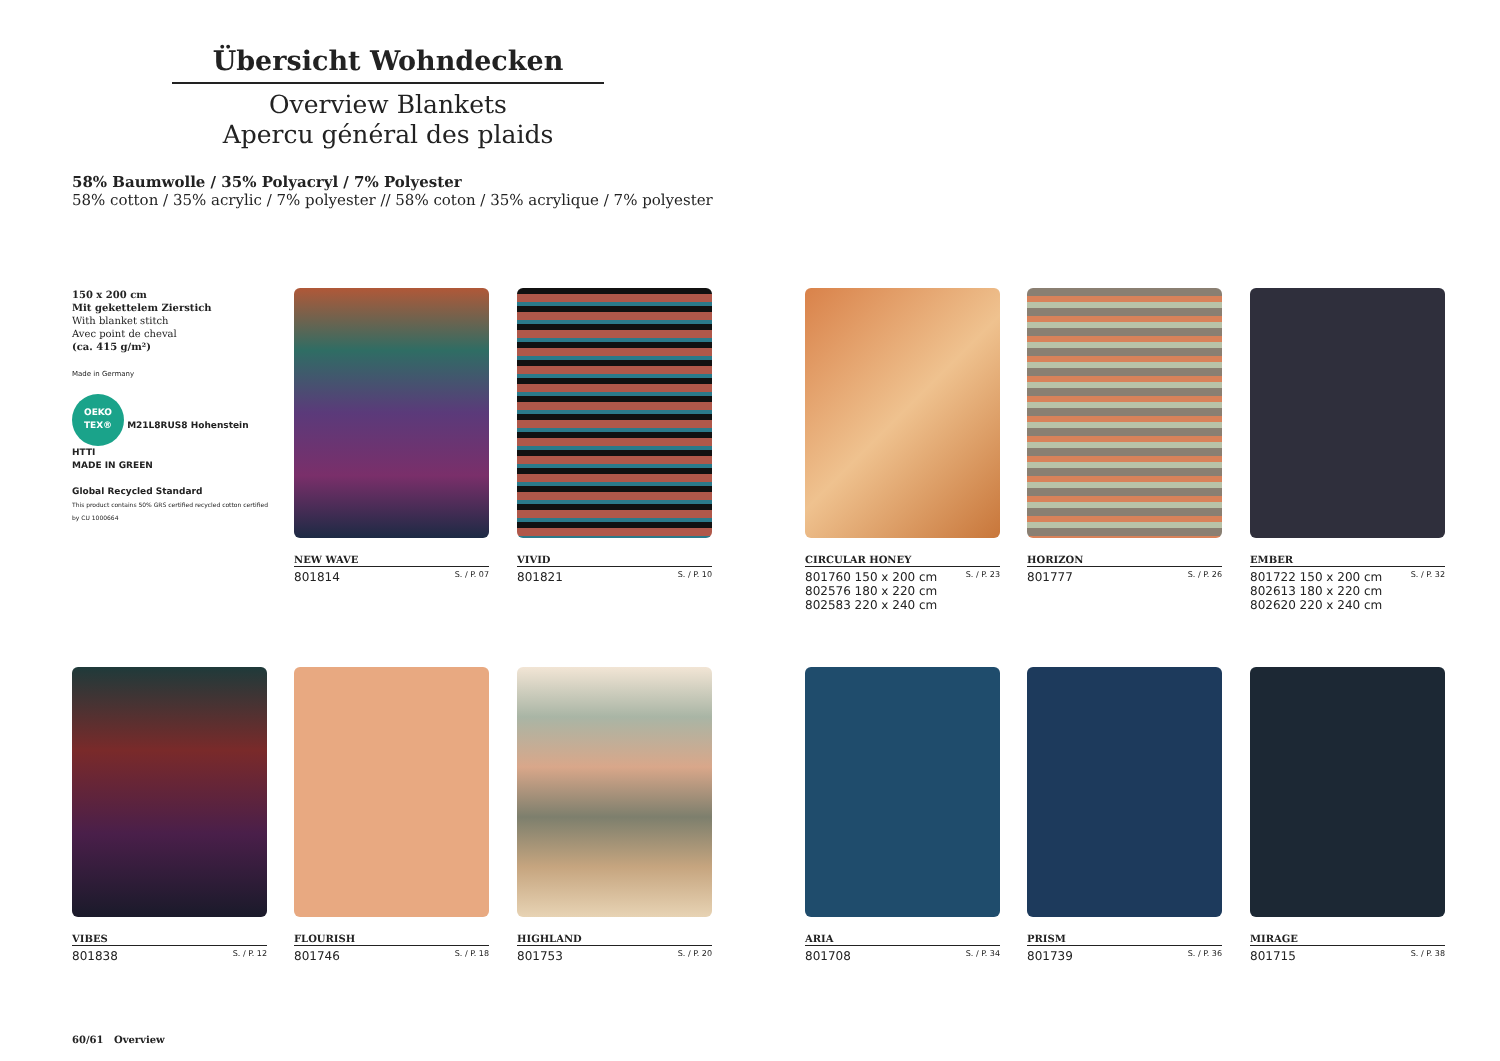Übersicht Wohndecken
Overview Blankets
Apercu général des plaids
58% Baumwolle / 35% Polyacryl / 7% Polyester
58% cotton / 35% acrylic / 7% polyester // 58% coton / 35% acrylique / 7% polyester
150 x 200 cm
Mit gekettelem Zierstich
With blanket stitch
Avec point de cheval
(ca. 415 g/m²)
Made in Germany
OEKO TEX® M21L8RUS8 Hohenstein HTTI
MADE IN GREEN
Global Recycled Standard
This product contains 50% GRS certified recycled cotton certified by CU 1000664
NEW WAVE
801814 S. / P. 07
VIVID
801821 S. / P. 10
CIRCULAR HONEY
801760 150 x 200 cm
802576 180 x 220 cm
802583 220 x 240 cm S. / P. 23
HORIZON
801777 S. / P. 26
EMBER
801722 150 x 200 cm
802613 180 x 220 cm
802620 220 x 240 cm S. / P. 32
VIBES
801838 S. / P. 12
FLOURISH
801746 S. / P. 18
HIGHLAND
801753 S. / P. 20
ARIA
801708 S. / P. 34
PRISM
801739 S. / P. 36
MIRAGE
801715 S. / P. 38
60/61 Overview